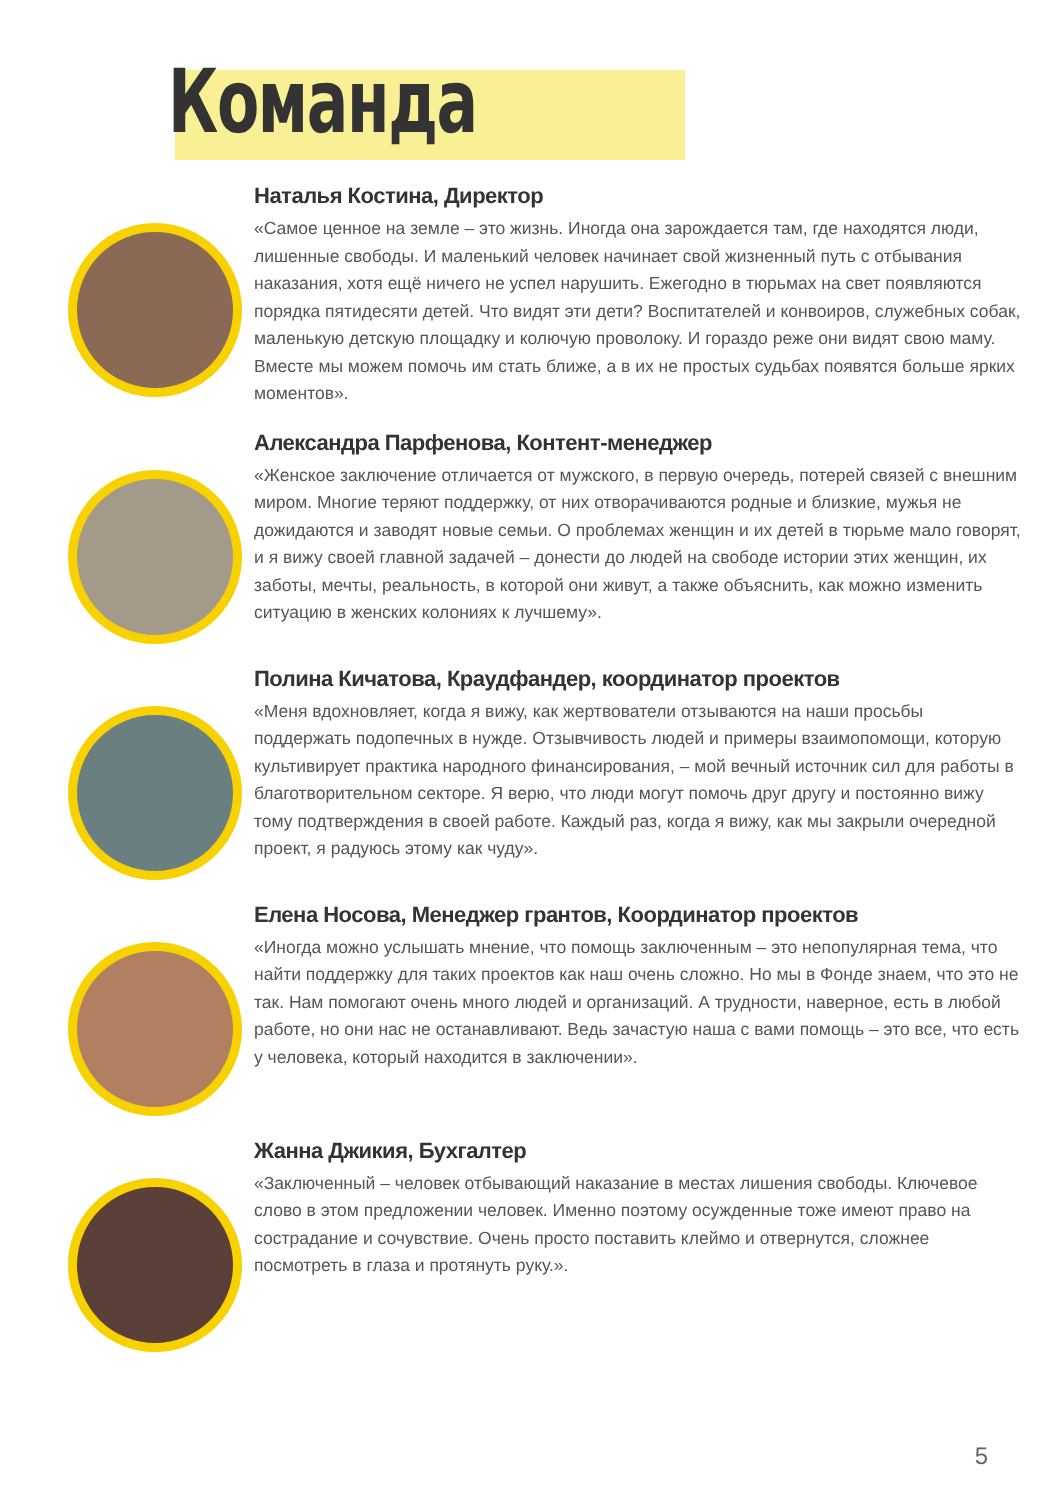Команда
Наталья Костина, Директор
«Самое ценное на земле – это жизнь. Иногда она зарождается там, где находятся люди, лишенные свободы. И маленький человек начинает свой жизненный путь с отбывания наказания, хотя ещё ничего не успел нарушить. Ежегодно в тюрьмах на свет появляются порядка пятидесяти детей. Что видят эти дети? Воспитателей и конвоиров, служебных собак, маленькую детскую площадку и колючую проволоку. И гораздо реже они видят свою маму. Вместе мы можем помочь им стать ближе, а в их не простых судьбах появятся больше ярких моментов».
Александра Парфенова, Контент-менеджер
«Женское заключение отличается от мужского, в первую очередь, потерей связей с внешним миром. Многие теряют поддержку, от них отворачиваются родные и близкие, мужья не дожидаются и заводят новые семьи. О проблемах женщин и их детей в тюрьме мало говорят, и я вижу своей главной задачей – донести до людей на свободе истории этих женщин, их заботы, мечты, реальность, в которой они живут, а также объяснить, как можно изменить ситуацию в женских колониях к лучшему».
Полина Кичатова, Краудфандер, координатор проектов
«Меня вдохновляет, когда я вижу, как жертвователи отзываются на наши просьбы поддержать подопечных в нужде. Отзывчивость людей и примеры взаимопомощи, которую культивирует практика народного финансирования, – мой вечный источник сил для работы в благотворительном секторе. Я верю, что люди могут помочь друг другу и постоянно вижу тому подтверждения в своей работе. Каждый раз, когда я вижу, как мы закрыли очередной проект, я радуюсь этому как чуду».
Елена Носова, Менеджер грантов, Координатор проектов
«Иногда можно услышать мнение, что помощь заключенным – это непопулярная тема, что найти поддержку для таких проектов как наш очень сложно. Но мы в Фонде знаем, что это не так. Нам помогают очень много людей и организаций. А трудности, наверное, есть в любой работе, но они нас не останавливают. Ведь зачастую наша с вами помощь – это все, что есть у человека, который находится в заключении».
Жанна Джикия, Бухгалтер
«Заключенный – человек отбывающий наказание в местах лишения свободы. Ключевое слово в этом предложении человек. Именно поэтому осужденные тоже имеют право на сострадание и сочувствие. Очень просто поставить клеймо и отвернутся, сложнее посмотреть в глаза и протянуть руку.».
5